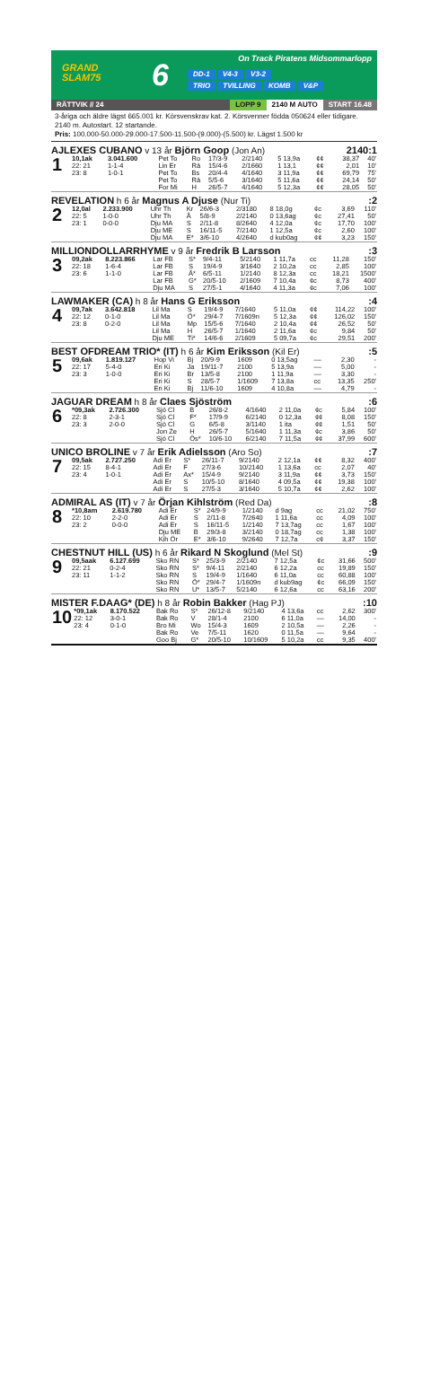GRAND
SLAM75
6
On Track Piratens Midsommarlopp
DD-1 V4-3 V3-2
TRIO TVILLING KOMB V&P
RÄTTVIK // 24 LOPP 9 2140 M AUTO START 16.48
3-åriga och äldre lägst 665.001 kr. Körsvenskrav kat. 2. Körsvenner födda 050624 eller tidigare. 2140 m. Autostart. 12 startande.
Pris: 100.000-50.000-29.000-17.500-11.500-(9.000)-(5.500) kr. Lägst 1.500 kr
AJLEXES CUBANO v 13 år Björn Goop (Jon An) 2140:1
| 1 | 10,1ak | 3.041.600 | Pet To | Ro | 17/3-9 | 2/2140 | 5 13,9a | ¢¢ | 38,37 | 40' |
| | 22: 21 | 1-1-4 | Lin Er | Rä | 15/4-6 | 2/1660 | 1 13,1 | ¢¢ | 2,01 | 10' |
| | 23: 8 | 1-0-1 | Pet To | Bs | 20/4-4 | 4/1640 | 3 11,9a | ¢¢ | 69,79 | 75' |
| | | | Pet To | Rä | 5/5-6 | 3/1640 | 5 11,6a | ¢¢ | 24,14 | 50' |
| | | | For Mi | H | 26/5-7 | 4/1640 | 5 12,3a | ¢¢ | 28,05 | 50' |
REVELATION h 6 år Magnus A Djuse (Nur Ti):2
| 2 | 12,0al | 2.233.900 | Uhr Th | Kr | 26/6-3 | 2/3180 | 8 18,0g | ¢c | 3,69 | 110' |
| | 22: 5 | 1-0-0 | Uhr Th | Å | 5/8-9 | 2/2140 | 0 13,6ag | ¢c | 27,41 | 50' |
| | 23: 1 | 0-0-0 | Dju MA | S | 2/11-8 | 8/2640 | 4 12,0a | ¢c | 17,70 | 100' |
| | | | Dju ME | S | 16/11-5 | 7/2140 | 1 12,5a | ¢c | 2,60 | 100' |
| | | | Dju MA | E* | 3/6-10 | 4/2640 | d kub0ag | ¢¢ | 3,23 | 150' |
MILLIONDOLLARRHYME v 9 år Fredrik B Larsson:3
| 3 | 09,2ak | 8.223.866 | Lar FB | S* | 9/4-11 | 5/2140 | 1 11,7a | cc | 11,28 | 150' |
| | 22: 18 | 1-6-4 | Lar FB | S | 19/4-9 | 3/1640 | 2 10,2a | cc | 2,85 | 100' |
| | 23: 6 | 1-1-0 | Lar FB | Å* | 6/5-11 | 1/2140 | 8 12,3a | cc | 18,21 | 1500' |
| | | | Lar FB | G* | 20/5-10 | 2/1609 | 7 10,4a | ¢c | 8,73 | 400' |
| | | | Dju MA | S | 27/5-1 | 4/1640 | 4 11,3a | ¢c | 7,06 | 100' |
LAWMAKER (CA) h 8 år Hans G Eriksson:4
| 4 | 09,7ak | 3.642.818 | Lil Ma | S | 19/4-9 | 7/1640 | 5 11,0a | ¢¢ | 114,22 | 100' |
| | 22: 12 | 0-1-0 | Lil Ma | Ö* | 29/4-7 | 7/1609n | 5 12,3a | ¢¢ | 126,02 | 150' |
| | 23: 8 | 0-2-0 | Lil Ma | Mp | 15/5-6 | 7/1640 | 2 10,4a | ¢¢ | 26,52 | 50' |
| | | | Lil Ma | H | 26/5-7 | 1/1640 | 2 11,6a | ¢c | 9,84 | 50' |
| | | | Dju ME | Ti* | 14/6-6 | 2/1609 | 5 09,7a | ¢c | 29,51 | 200' |
BEST OFDREAM TRIO* (IT) h 6 år Kim Eriksson (Kil Er):5
| 5 | 09,6ak | 1.819.127 | Hop Vi | Bj | 20/9-9 | 1609 | 0 13,5ag | –– | 2,30 | - |
| | 22: 17 | 5-4-0 | Eri Ki | Ja | 19/11-7 | 2100 | 5 13,9a | –– | 5,00 | - |
| | 23: 3 | 1-0-0 | Eri Ki | Br | 13/5-8 | 2100 | 1 11,9a | –– | 3,30 | - |
| | | | Eri Ki | S | 28/5-7 | 1/1609 | 7 13,8a | cc | 13,35 | 250' |
| | | | Eri Ki | Bj | 11/6-10 | 1609 | 4 10,8a | –– | 4,79 | - |
JAGUAR DREAM h 8 år Claes Sjöström:6
| 6 | *09,3ak | 2.726.300 | Sjö Cl | B | 26/8-2 | 4/1640 | 2 11,0a | ¢c | 5,84 | 100' |
| | 22: 8 | 2-3-1 | Sjö Cl | F* | 17/9-9 | 6/2140 | 0 12,3a | ¢¢ | 8,08 | 150' |
| | 23: 3 | 2-0-0 | Sjö Cl | G | 6/5-8 | 3/1140 | 1 ita | ¢¢ | 1,51 | 50' |
| | | | Jon Ze | H | 26/5-7 | 5/1640 | 1 11,3a | ¢c | 3,86 | 50' |
| | | | Sjö Cl | Ös* | 10/6-10 | 6/2140 | 7 11,5a | ¢¢ | 37,99 | 600' |
UNICO BROLINE v 7 år Erik Adielsson (Aro So):7
| 7 | 09,5ak | 2.727.250 | Adi Er | S* | 26/11-7 | 9/2140 | 2 12,1a | ¢¢ | 8,32 | 400' |
| | 22: 15 | 8-4-1 | Adi Er | F | 27/3-6 | 10/2140 | 1 13,6a | cc | 2,07 | 40' |
| | 23: 4 | 1-0-1 | Adi Er | Ax* | 15/4-9 | 9/2140 | 3 11,9a | ¢¢ | 3,73 | 150' |
| | | | Adi Er | S | 10/5-10 | 8/1640 | 4 09,5a | ¢¢ | 19,38 | 100' |
| | | | Adi Er | S | 27/5-3 | 3/1640 | 5 10,7a | ¢¢ | 2,62 | 100' |
ADMIRAL AS (IT) v 7 år Örjan Kihlström (Red Da):8
| 8 | *10,8am | 2.619.780 | Adi Er | S* | 24/9-9 | 1/2140 | d 9ag | cc | 21,02 | 750' |
| | 22: 10 | 2-2-0 | Adi Er | S | 2/11-8 | 7/2640 | 1 11,6a | cc | 4,09 | 100' |
| | 23: 2 | 0-0-0 | Adi Er | S | 16/11-5 | 1/2140 | 7 13,7ag | cc | 1,67 | 100' |
| | | | Dju ME | B | 29/3-8 | 3/2140 | 0 18,7ag | cc | 1,38 | 100' |
| | | | Kih Ör | E* | 3/6-10 | 9/2640 | 7 12,7a | c¢ | 3,37 | 150' |
CHESTNUT HILL (US) h 6 år Rikard N Skoglund (Mel St):9
| 9 | 09,5aak | 6.127.699 | Sko RN | S* | 25/3-9 | 2/2140 | 7 12,5a | ¢c | 31,66 | 500' |
| | 22: 21 | 0-2-4 | Sko RN | S* | 9/4-11 | 2/2140 | 6 12,2a | cc | 19,89 | 150' |
| | 23: 11 | 1-1-2 | Sko RN | S | 19/4-9 | 1/1640 | 6 11,0a | cc | 60,88 | 100' |
| | | | Sko RN | Ö* | 29/4-7 | 1/1609n | d kub9ag | ¢c | 66,09 | 150' |
| | | | Sko RN | U* | 13/5-7 | 5/2140 | 6 12,6a | cc | 63,16 | 200' |
MISTER F.DAAG* (DE) h 8 år Robin Bakker (Hag PJ):10
| 10 | *09,1ak | 8.170.522 | Bak Ro | S* | 26/12-8 | 9/2140 | 4 13,6a | cc | 2,62 | 300' |
| | 22: 12 | 3-0-1 | Bak Ro | V | 28/1-4 | 2100 | 6 11,0a | –– | 14,00 | - |
| | 23: 4 | 0-1-0 | Bro Mi | Wo | 15/4-3 | 1609 | 2 10,5a | –– | 2,26 | - |
| | | | Bak Ro | Ve | 7/5-11 | 1620 | 0 11,5a | –– | 9,64 | - |
| | | | Goo Bj | G* | 20/5-10 | 10/1609 | 5 10,2a | cc | 9,35 | 400' |